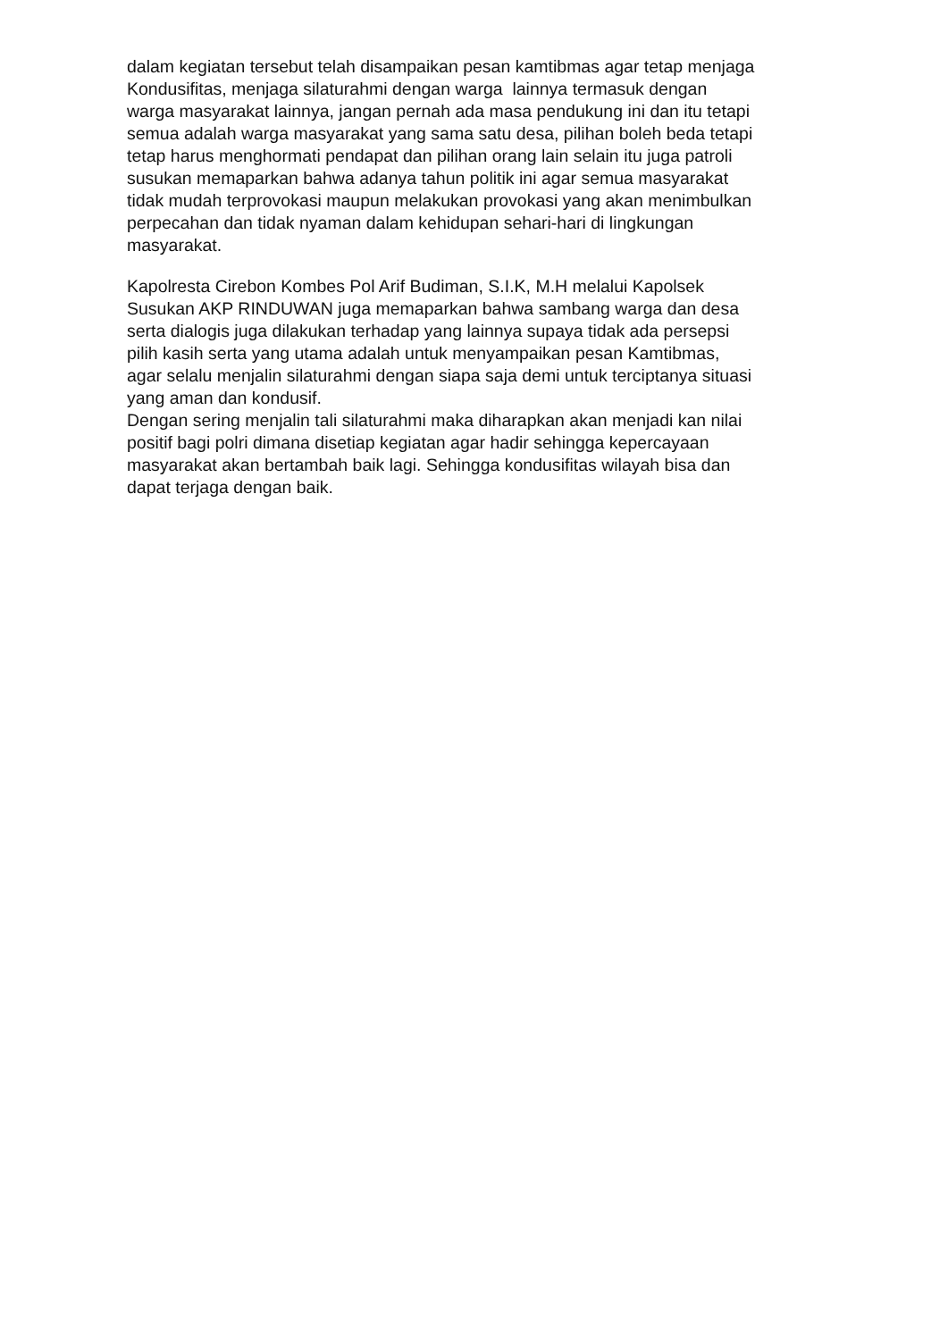dalam kegiatan tersebut telah disampaikan pesan kamtibmas agar tetap menjaga
Kondusifitas, menjaga silaturahmi dengan warga lainnya termasuk dengan
warga masyarakat lainnya, jangan pernah ada masa pendukung ini dan itu tetapi
semua adalah warga masyarakat yang sama satu desa, pilihan boleh beda tetapi
tetap harus menghormati pendapat dan pilihan orang lain selain itu juga patroli
susukan memaparkan bahwa adanya tahun politik ini agar semua masyarakat
tidak mudah terprovokasi maupun melakukan provokasi yang akan menimbulkan
perpecahan dan tidak nyaman dalam kehidupan sehari-hari di lingkungan
masyarakat.
Kapolresta Cirebon Kombes Pol Arif Budiman, S.I.K, M.H melalui Kapolsek
Susukan AKP RINDUWAN juga memaparkan bahwa sambang warga dan desa
serta dialogis juga dilakukan terhadap yang lainnya supaya tidak ada persepsi
pilih kasih serta yang utama adalah untuk menyampaikan pesan Kamtibmas,
agar selalu menjalin silaturahmi dengan siapa saja demi untuk terciptanya situasi
yang aman dan kondusif.
Dengan sering menjalin tali silaturahmi maka diharapkan akan menjadi kan nilai
positif bagi polri dimana disetiap kegiatan agar hadir sehingga kepercayaan
masyarakat akan bertambah baik lagi. Sehingga kondusifitas wilayah bisa dan
dapat terjaga dengan baik.